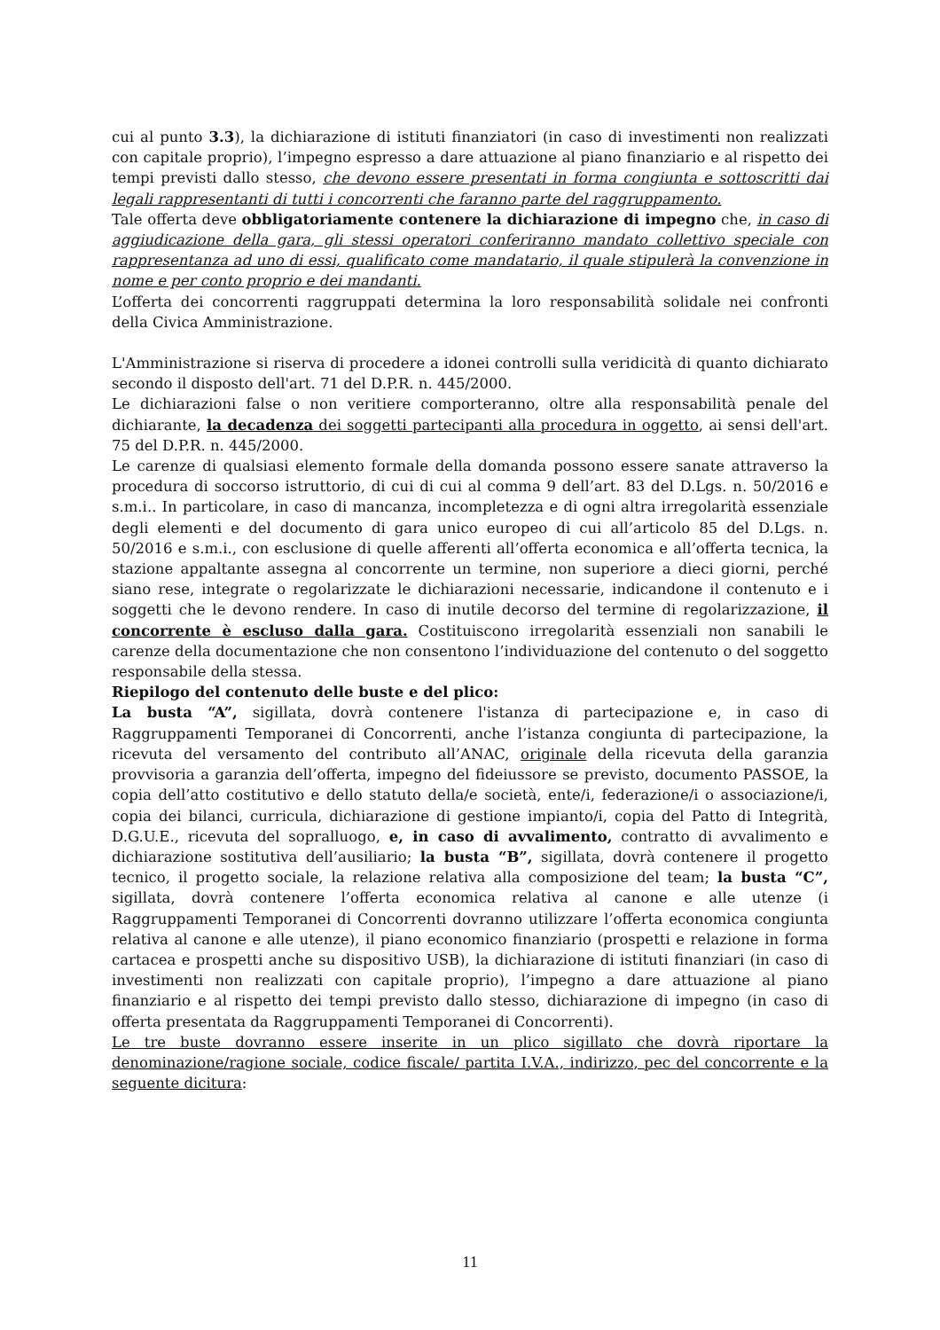cui al punto 3.3), la dichiarazione di istituti finanziatori (in caso di investimenti non realizzati con capitale proprio), l’impegno espresso a dare attuazione al piano finanziario e al rispetto dei tempi previsti dallo stesso, che devono essere presentati in forma congiunta e sottoscritti dai legali rappresentanti di tutti i concorrenti che faranno parte del raggruppamento.
Tale offerta deve obbligatoriamente contenere la dichiarazione di impegno che, in caso di aggiudicazione della gara, gli stessi operatori conferiranno mandato collettivo speciale con rappresentanza ad uno di essi, qualificato come mandatario, il quale stipulerà la convenzione in nome e per conto proprio e dei mandanti.
L’offerta dei concorrenti raggruppati determina la loro responsabilità solidale nei confronti della Civica Amministrazione.
L'Amministrazione si riserva di procedere a idonei controlli sulla veridicità di quanto dichiarato secondo il disposto dell'art. 71 del D.P.R. n. 445/2000.
Le dichiarazioni false o non veritiere comporteranno, oltre alla responsabilità penale del dichiarante, la decadenza dei soggetti partecipanti alla procedura in oggetto, ai sensi dell'art. 75 del D.P.R. n. 445/2000.
Le carenze di qualsiasi elemento formale della domanda possono essere sanate attraverso la procedura di soccorso istruttorio, di cui di cui al comma 9 dell’art. 83 del D.Lgs. n. 50/2016 e s.m.i.. In particolare, in caso di mancanza, incompletezza e di ogni altra irregolarità essenziale degli elementi e del documento di gara unico europeo di cui all’articolo 85 del D.Lgs. n. 50/2016 e s.m.i., con esclusione di quelle afferenti all’offerta economica e all’offerta tecnica, la stazione appaltante assegna al concorrente un termine, non superiore a dieci giorni, perché siano rese, integrate o regolarizzate le dichiarazioni necessarie, indicandone il contenuto e i soggetti che le devono rendere. In caso di inutile decorso del termine di regolarizzazione, il concorrente è escluso dalla gara. Costituiscono irregolarità essenziali non sanabili le carenze della documentazione che non consentono l’individuazione del contenuto o del soggetto responsabile della stessa.
Riepilogo del contenuto delle buste e del plico:
La busta “A”, sigillata, dovrà contenere l'istanza di partecipazione e, in caso di Raggruppamenti Temporanei di Concorrenti, anche l’istanza congiunta di partecipazione, la ricevuta del versamento del contributo all’ANAC, originale della ricevuta della garanzia provvisoria a garanzia dell’offerta, impegno del fideiussore se previsto, documento PASSOE, la copia dell’atto costitutivo e dello statuto della/e società, ente/i, federazione/i o associazione/i, copia dei bilanci, curricula, dichiarazione di gestione impianto/i, copia del Patto di Integrità, D.G.U.E., ricevuta del sopralluogo, e, in caso di avvalimento, contratto di avvalimento e dichiarazione sostitutiva dell’ausiliario; la busta “B”, sigillata, dovrà contenere il progetto tecnico, il progetto sociale, la relazione relativa alla composizione del team; la busta “C”, sigillata, dovrà contenere l’offerta economica relativa al canone e alle utenze (i Raggruppamenti Temporanei di Concorrenti dovranno utilizzare l’offerta economica congiunta relativa al canone e alle utenze), il piano economico finanziario (prospetti e relazione in forma cartacea e prospetti anche su dispositivo USB), la dichiarazione di istituti finanziari (in caso di investimenti non realizzati con capitale proprio), l’impegno a dare attuazione al piano finanziario e al rispetto dei tempi previsto dallo stesso, dichiarazione di impegno (in caso di offerta presentata da Raggruppamenti Temporanei di Concorrenti).
Le tre buste dovranno essere inserite in un plico sigillato che dovrà riportare la denominazione/ragione sociale, codice fiscale/ partita I.V.A., indirizzo, pec del concorrente e la seguente dicitura:
11